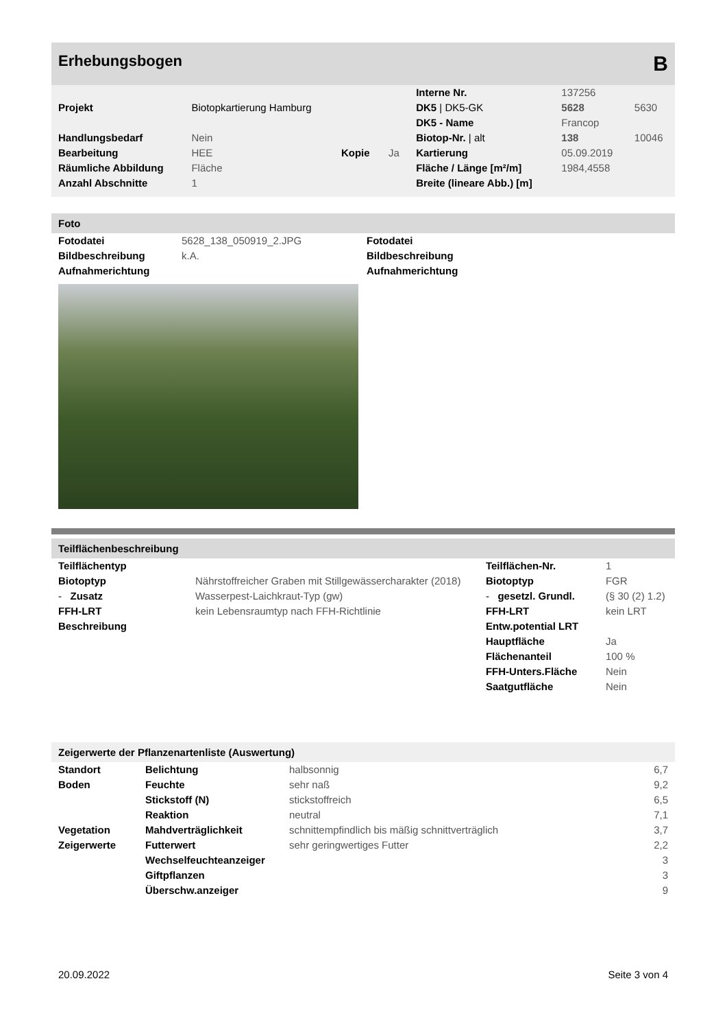Erhebungsbogen B
| | | | | Interne Nr. | 137256 | |
| Projekt | Biotopkartierung Hamburg | | | DK5 / DK5-GK | 5628 | 5630 |
| | | | | DK5 - Name | Francop | |
| Handlungsbedarf | Nein | | | Biotop-Nr. / alt | 138 | 10046 |
| Bearbeitung | HEE | Kopie | Ja | Kartierung | 05.09.2019 | |
| Räumliche Abbildung | Fläche | | | Fläche / Länge [m²/m] | 1984,4558 | |
| Anzahl Abschnitte | 1 | | | Breite (lineare Abb.) [m] | | |
Foto
| Fotodatei | 5628_138_050919_2.JPG | Fotodatei |
| Bildbeschreibung | k.A. | Bildbeschreibung |
| Aufnahmerichtung | | Aufnahmerichtung |
Teilflächenbeschreibung
| Teilflächentyp | | Teilflächen-Nr. | 1 |
| Biotoptyp | Nährstoffreicher Graben mit Stillgewässercharakter (2018) | Biotoptyp | FGR |
| - Zusatz | Wasserpest-Laichkraut-Typ (gw) | - gesetzl. Grundl. | (§ 30 (2) 1.2) |
| FFH-LRT | kein Lebensraumtyp nach FFH-Richtlinie | FFH-LRT | kein LRT |
| Beschreibung | | Entw.potential LRT | |
| | | Hauptfläche | Ja |
| | | Flächenanteil | 100 % |
| | | FFH-Unters.Fläche | Nein |
| | | Saatgutfläche | Nein |
Zeigerwerte der Pflanzenartenliste (Auswertung)
| Standort | Belichtung | halbsonnig | 6,7 |
| Boden | Feuchte | sehr naß | 9,2 |
| | Stickstoff (N) | stickstoffreich | 6,5 |
| | Reaktion | neutral | 7,1 |
| Vegetation | Mahdverträglichkeit | schnittempfindlich bis mäßig schnittverträglich | 3,7 |
| Zeigerwerte | Futterwert | sehr geringwertiges Futter | 2,2 |
| | Wechselfeuchteanzeiger | | 3 |
| | Giftpflanzen | | 3 |
| | Überschw.anzeiger | | 9 |
20.09.2022 Seite 3 von 4